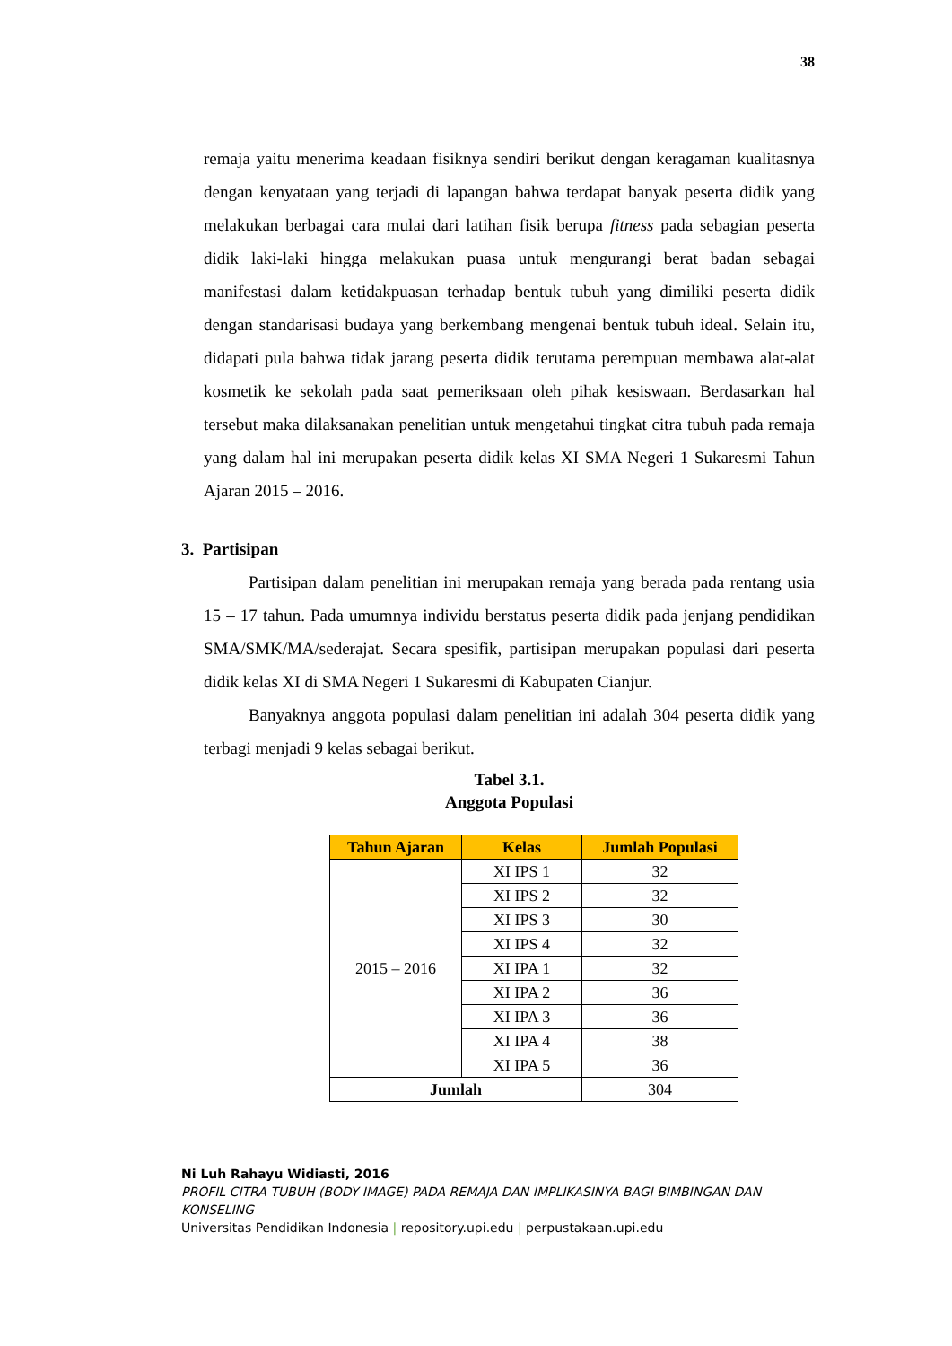38
remaja yaitu menerima keadaan fisiknya sendiri berikut dengan keragaman kualitasnya dengan kenyataan yang terjadi di lapangan bahwa terdapat banyak peserta didik yang melakukan berbagai cara mulai dari latihan fisik berupa fitness pada sebagian peserta didik laki-laki hingga melakukan puasa untuk mengurangi berat badan sebagai manifestasi dalam ketidakpuasan terhadap bentuk tubuh yang dimiliki peserta didik dengan standarisasi budaya yang berkembang mengenai bentuk tubuh ideal. Selain itu, didapati pula bahwa tidak jarang peserta didik terutama perempuan membawa alat-alat kosmetik ke sekolah pada saat pemeriksaan oleh pihak kesiswaan. Berdasarkan hal tersebut maka dilaksanakan penelitian untuk mengetahui tingkat citra tubuh pada remaja yang dalam hal ini merupakan peserta didik kelas XI SMA Negeri 1 Sukaresmi Tahun Ajaran 2015 – 2016.
3. Partisipan
Partisipan dalam penelitian ini merupakan remaja yang berada pada rentang usia 15 – 17 tahun. Pada umumnya individu berstatus peserta didik pada jenjang pendidikan SMA/SMK/MA/sederajat. Secara spesifik, partisipan merupakan populasi dari peserta didik kelas XI di SMA Negeri 1 Sukaresmi di Kabupaten Cianjur.
Banyaknya anggota populasi dalam penelitian ini adalah 304 peserta didik yang terbagi menjadi 9 kelas sebagai berikut.
Tabel 3.1.
Anggota Populasi
| Tahun Ajaran | Kelas | Jumlah Populasi |
| --- | --- | --- |
| 2015 – 2016 | XI IPS 1 | 32 |
| | XI IPS 2 | 32 |
| | XI IPS 3 | 30 |
| | XI IPS 4 | 32 |
| | XI IPA 1 | 32 |
| | XI IPA 2 | 36 |
| | XI IPA 3 | 36 |
| | XI IPA 4 | 38 |
| | XI IPA 5 | 36 |
| Jumlah | | 304 |
Ni Luh Rahayu Widiasti, 2016
PROFIL CITRA TUBUH (BODY IMAGE) PADA REMAJA DAN IMPLIKASINYA BAGI BIMBINGAN DAN KONSELING
Universitas Pendidikan Indonesia | repository.upi.edu | perpustakaan.upi.edu